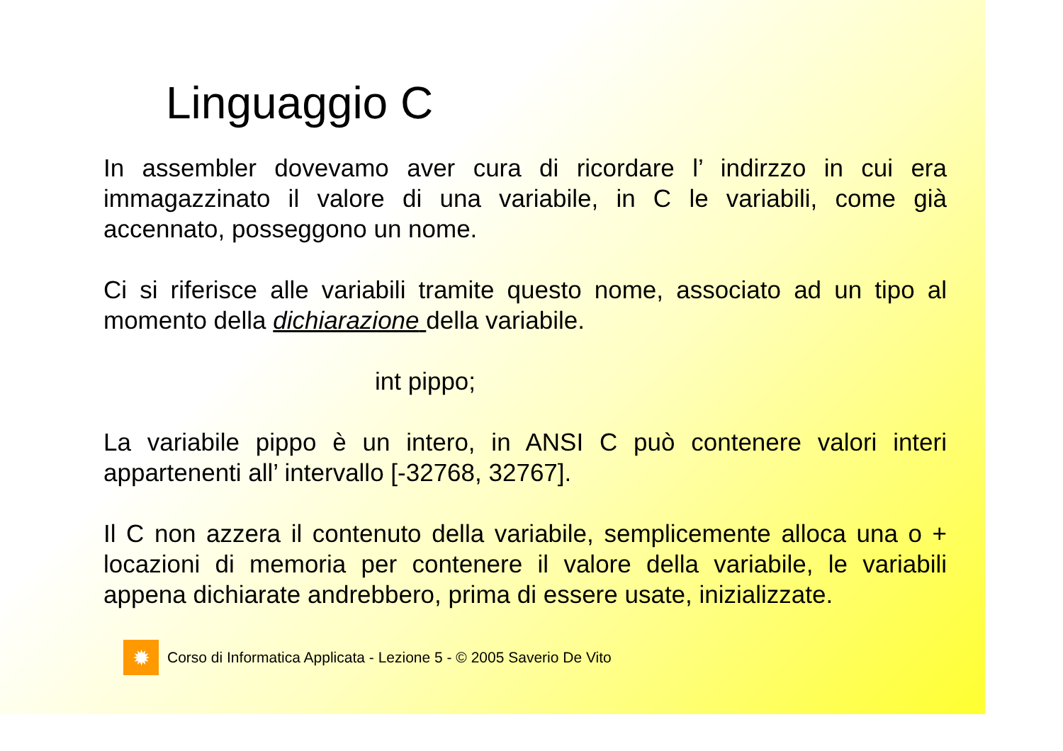Linguaggio C
In assembler dovevamo aver cura di ricordare l’ indirzzo in cui era immagazzinato il valore di una variabile, in C le variabili, come già accennato, posseggono un nome.
Ci si riferisce alle variabili tramite questo nome, associato ad un tipo al momento della dichiarazione della variabile.
int pippo;
La variabile pippo è un intero, in ANSI C può contenere valori interi appartenenti all’ intervallo [-32768, 32767].
Il C non azzera il contenuto della variabile, semplicemente alloca una o + locazioni di memoria per contenere il valore della variabile, le variabili appena dichiarate andrebbero, prima di essere usate, inizializzate.
✹
Corso di Informatica Applicata - Lezione 5 - © 2005 Saverio De Vito